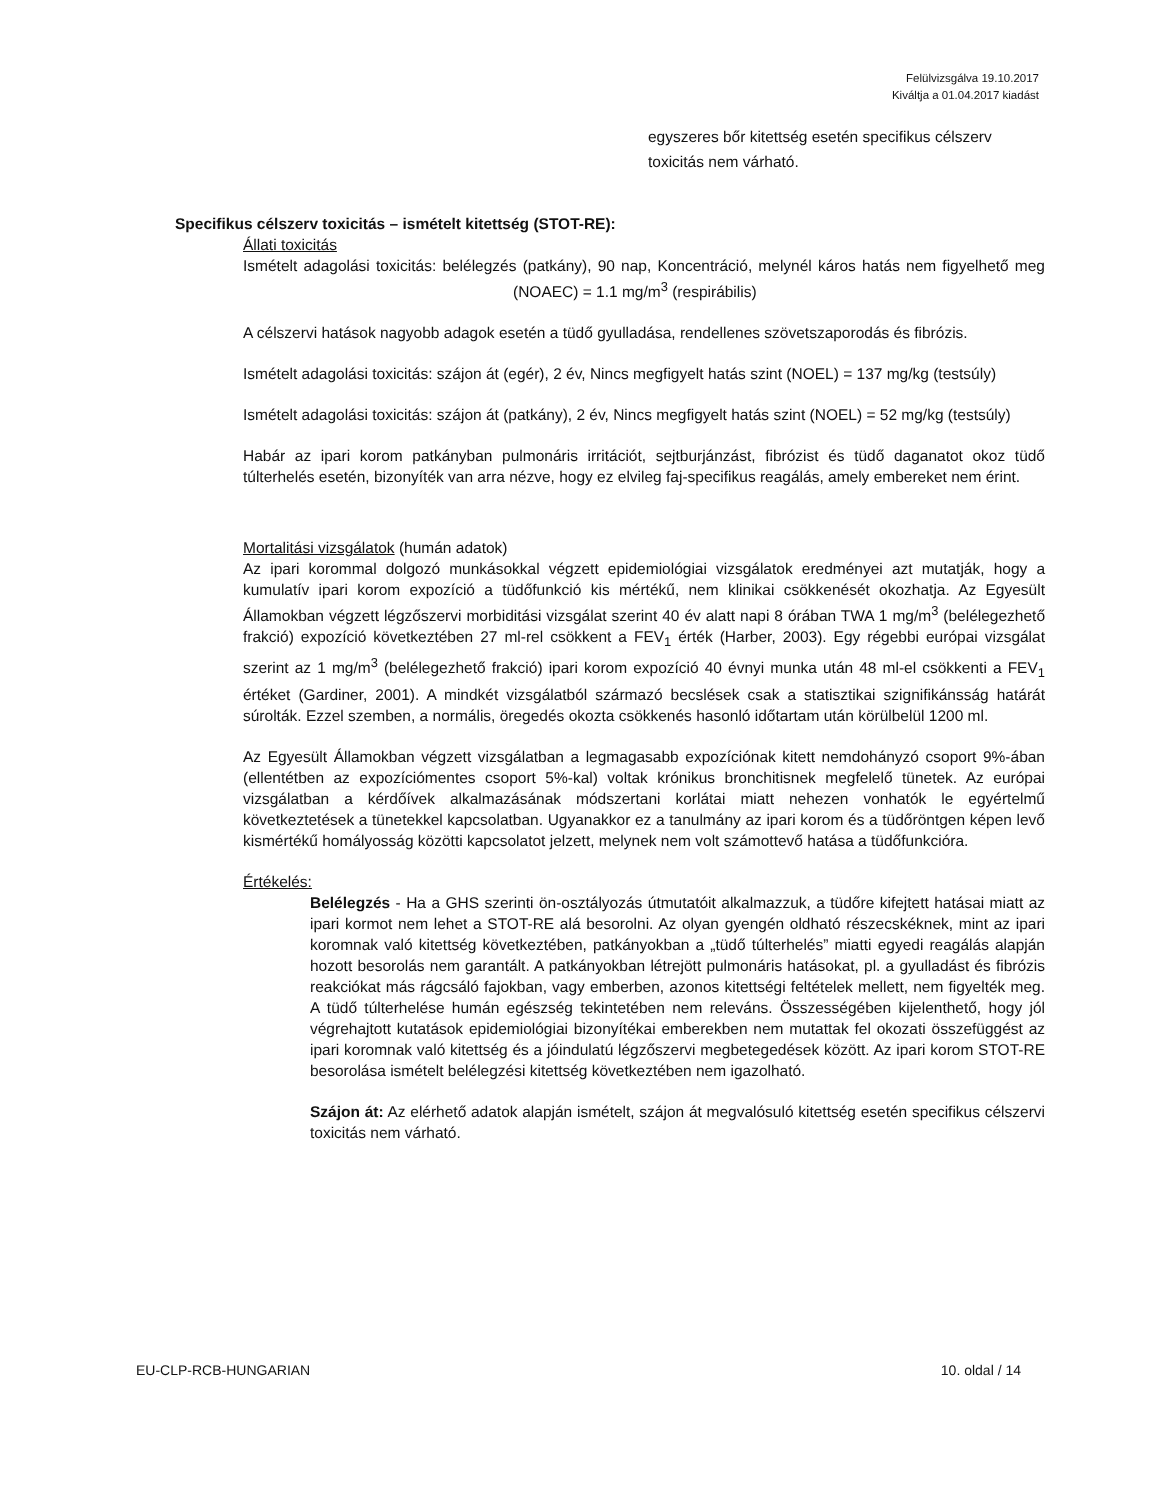Felülvizsgálva 19.10.2017
Kiváltja a 01.04.2017 kiadást
egyszeres bőr kitettség esetén specifikus célszerv toxicitás nem várható.
Specifikus célszerv toxicitás – ismételt kitettség (STOT-RE):
Állati toxicitás
Ismételt adagolási toxicitás: belélegzés (patkány), 90 nap, Koncentráció, melynél káros hatás nem figyelhető meg (NOAEC) = 1.1 mg/m<sup>3</sup> (respirábilis)
A célszervi hatások nagyobb adagok esetén a tüdő gyulladása, rendellenes szövetszaporodás és fibrózis.
Ismételt adagolási toxicitás: szájon át (egér), 2 év, Nincs megfigyelt hatás szint (NOEL) = 137 mg/kg (testsúly)
Ismételt adagolási toxicitás: szájon át (patkány), 2 év, Nincs megfigyelt hatás szint (NOEL) = 52 mg/kg (testsúly)
Habár az ipari korom patkányban pulmonáris irritációt, sejtburjánzást, fibrózist és tüdő daganatot okoz tüdő túlterhelés esetén, bizonyíték van arra nézve, hogy ez elvileg faj-specifikus reagálás, amely embereket nem érint.
Mortalitási vizsgálatok (humán adatok)
Az ipari korommal dolgozó munkásokkal végzett epidemiológiai vizsgálatok eredményei azt mutatják, hogy a kumulatív ipari korom expozíció a tüdőfunkció kis mértékű, nem klinikai csökkenését okozhatja. Az Egyesült Államokban végzett légzőszervi morbiditási vizsgálat szerint 40 év alatt napi 8 órában TWA 1 mg/m<sup>3</sup> (belélegezhető frakció) expozíció következtében 27 ml-rel csökkent a FEV<sub>1</sub> érték (Harber, 2003). Egy régebbi európai vizsgálat szerint az 1 mg/m<sup>3</sup> (belélegezhető frakció) ipari korom expozíció 40 évnyi munka után 48 ml-el csökkenti a FEV<sub>1</sub> értéket (Gardiner, 2001). A mindkét vizsgálatból származó becslések csak a statisztikai szignifikánsság határát súrolták. Ezzel szemben, a normális, öregedés okozta csökkenés hasonló időtartam után körülbelül 1200 ml.
Az Egyesült Államokban végzett vizsgálatban a legmagasabb expozíciónak kitett nemdohányzó csoport 9%-ában (ellentétben az expozíciómentes csoport 5%-kal) voltak krónikus bronchitisnek megfelelő tünetek. Az európai vizsgálatban a kérdőívek alkalmazásának módszertani korlátai miatt nehezen vonhatók le egyértelmű következtetések a tünetekkel kapcsolatban. Ugyanakkor ez a tanulmány az ipari korom és a tüdőröntgen képen levő kismértékű homályosság közötti kapcsolatot jelzett, melynek nem volt számottevő hatása a tüdőfunkcióra.
Értékelés:
Belélegzés - Ha a GHS szerinti ön-osztályozás útmutatóit alkalmazzuk, a tüdőre kifejtett hatásai miatt az ipari kormot nem lehet a STOT-RE alá besorolni. Az olyan gyengén oldható részecskéknek, mint az ipari koromnak való kitettség következtében, patkányokban a „tüdő túlterhelés” miatti egyedi reagálás alapján hozott besorolás nem garantált. A patkányokban létrejött pulmonáris hatásokat, pl. a gyulladást és fibrózis reakciókat más rágcsáló fajokban, vagy emberben, azonos kitettségi feltételek mellett, nem figyelték meg. A tüdő túlterhelése humán egészség tekintetében nem releváns. Összességében kijelenthető, hogy jól végrehajtott kutatások epidemiológiai bizonyítékai emberekben nem mutattak fel okozati összefüggést az ipari koromnak való kitettség és a jóindulatú légzőszervi megbetegedések között. Az ipari korom STOT-RE besorolása ismételt belélegzési kitettség következtében nem igazolható.
Szájon át: Az elérhető adatok alapján ismételt, szájon át megvalósuló kitettség esetén specifikus célszervi toxicitás nem várható.
EU-CLP-RCB-HUNGARIAN 10. oldal / 14